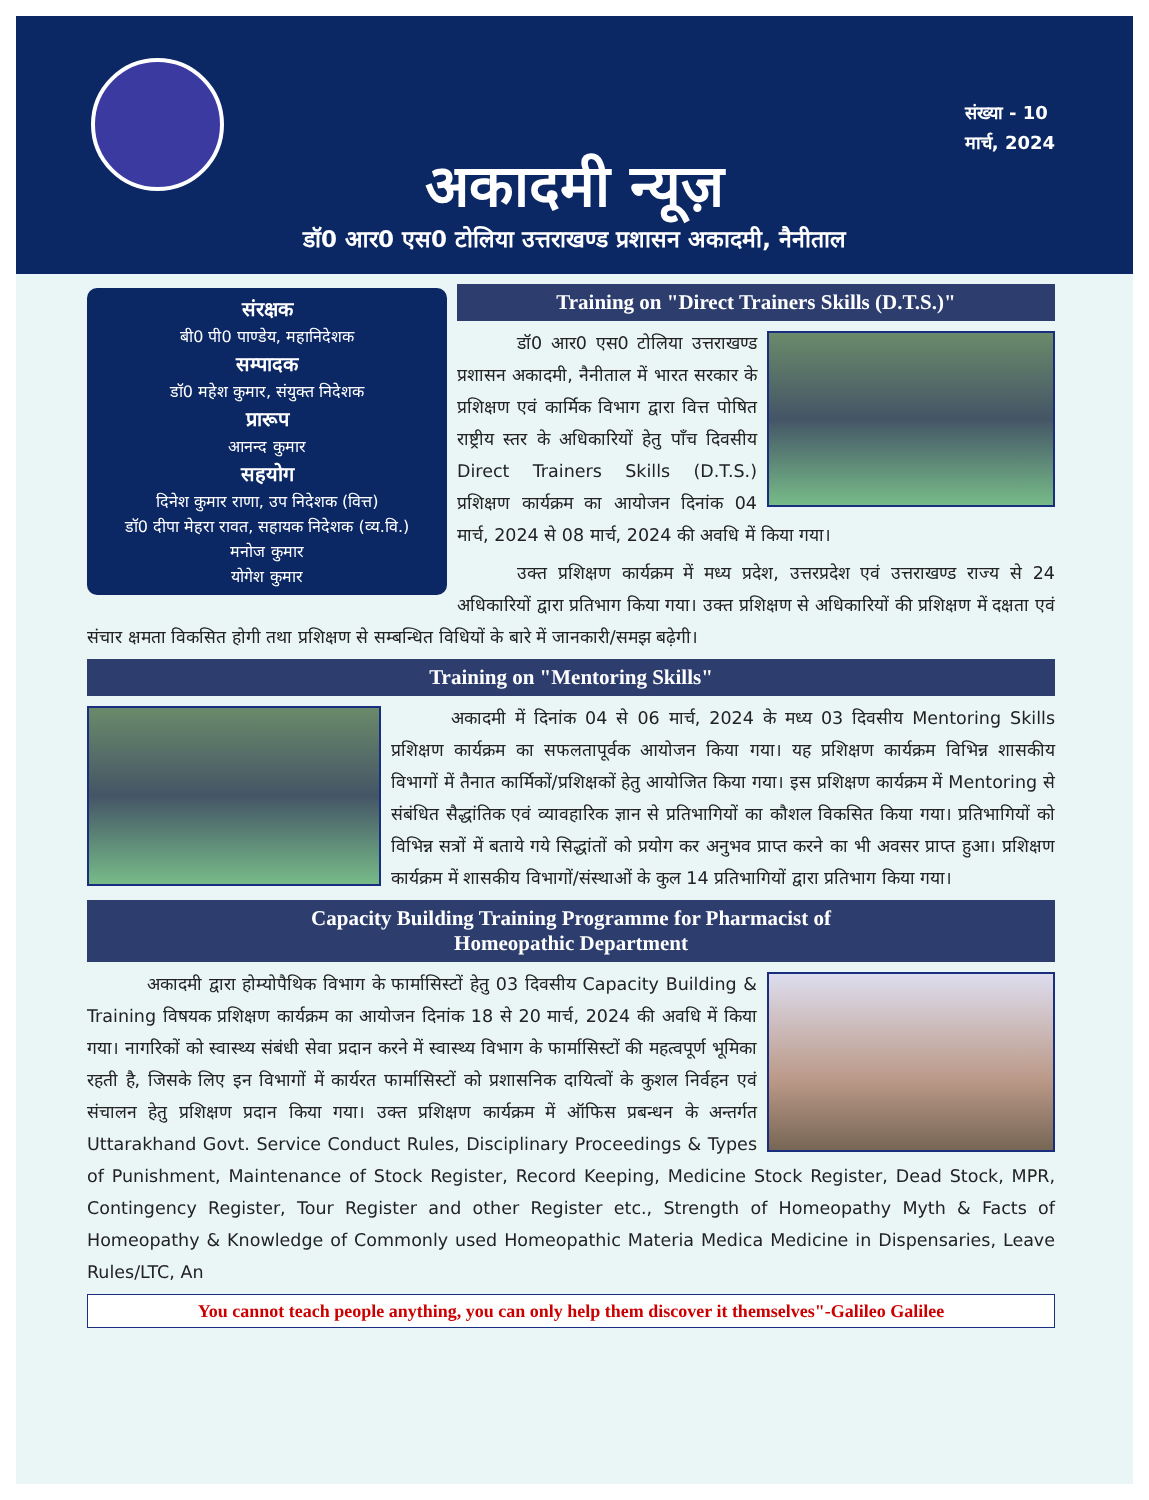संख्या - 10
मार्च, 2024
अकादमी न्यूज़
डॉ0 आर0 एस0 टोलिया उत्तराखण्ड प्रशासन अकादमी, नैनीताल
संरक्षक
बी0 पी0 पाण्डेय, महानिदेशक
सम्पादक
डॉ0 महेश कुमार, संयुक्त निदेशक
प्रारूप
आनन्द कुमार
सहयोग
दिनेश कुमार राणा, उप निदेशक (वित्त)
डॉ0 दीपा मेहरा रावत, सहायक निदेशक (व्य.वि.)
मनोज कुमार
योगेश कुमार
Training on "Direct Trainers Skills (D.T.S.)"
डॉ0 आर0 एस0 टोलिया उत्तराखण्ड प्रशासन अकादमी, नैनीताल में भारत सरकार के प्रशिक्षण एवं कार्मिक विभाग द्वारा वित्त पोषित राष्ट्रीय स्तर के अधिकारियों हेतु पाँच दिवसीय Direct Trainers Skills (D.T.S.) प्रशिक्षण कार्यक्रम का आयोजन दिनांक 04 मार्च, 2024 से 08 मार्च, 2024 की अवधि में किया गया।
उक्त प्रशिक्षण कार्यक्रम में मध्य प्रदेश, उत्तरप्रदेश एवं उत्तराखण्ड राज्य से 24 अधिकारियों द्वारा प्रतिभाग किया गया। उक्त प्रशिक्षण से अधिकारियों की प्रशिक्षण में दक्षता एवं संचार क्षमता विकसित होगी तथा प्रशिक्षण से सम्बन्धित विधियों के बारे में जानकारी/समझ बढ़ेगी।
Training on "Mentoring Skills"
अकादमी में दिनांक 04 से 06 मार्च, 2024 के मध्य 03 दिवसीय Mentoring Skills प्रशिक्षण कार्यक्रम का सफलतापूर्वक आयोजन किया गया। यह प्रशिक्षण कार्यक्रम विभिन्न शासकीय विभागों में तैनात कार्मिकों/प्रशिक्षकों हेतु आयोजित किया गया। इस प्रशिक्षण कार्यक्रम में Mentoring से संबंधित सैद्धांतिक एवं व्यावहारिक ज्ञान से प्रतिभागियों का कौशल विकसित किया गया। प्रतिभागियों को विभिन्न सत्रों में बताये गये सिद्धांतों को प्रयोग कर अनुभव प्राप्त करने का भी अवसर प्राप्त हुआ। प्रशिक्षण कार्यक्रम में शासकीय विभागों/संस्थाओं के कुल 14 प्रतिभागियों द्वारा प्रतिभाग किया गया।
Capacity Building Training Programme for Pharmacist of
Homeopathic Department
अकादमी द्वारा होम्योपैथिक विभाग के फार्मासिस्टों हेतु 03 दिवसीय Capacity Building & Training विषयक प्रशिक्षण कार्यक्रम का आयोजन दिनांक 18 से 20 मार्च, 2024 की अवधि में किया गया। नागरिकों को स्वास्थ्य संबंधी सेवा प्रदान करने में स्वास्थ्य विभाग के फार्मासिस्टों की महत्वपूर्ण भूमिका रहती है, जिसके लिए इन विभागों में कार्यरत फार्मासिस्टों को प्रशासनिक दायित्वों के कुशल निर्वहन एवं संचालन हेतु प्रशिक्षण प्रदान किया गया। उक्त प्रशिक्षण कार्यक्रम में ऑफिस प्रबन्धन के अन्तर्गत Uttarakhand Govt. Service Conduct Rules, Disciplinary Proceedings & Types of Punishment, Maintenance of Stock Register, Record Keeping, Medicine Stock Register, Dead Stock, MPR, Contingency Register, Tour Register and other Register etc., Strength of Homeopathy Myth & Facts of Homeopathy & Knowledge of Commonly used Homeopathic Materia Medica Medicine in Dispensaries, Leave Rules/LTC, An
You cannot teach people anything, you can only help them discover it themselves"-Galileo Galilee